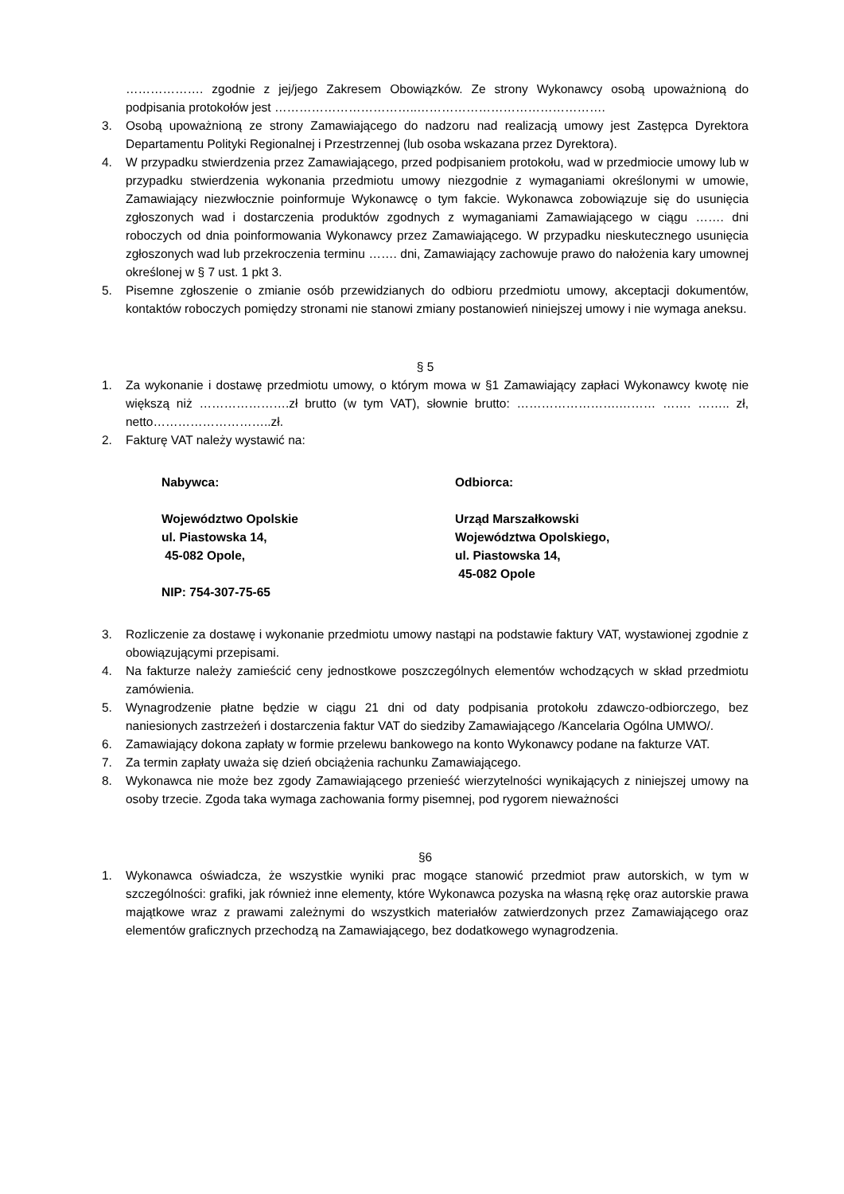………………. zgodnie z jej/jego Zakresem Obowiązków. Ze strony Wykonawcy osobą upoważnioną do podpisania protokołów jest ……………………………..……………………………………….
3. Osobą upoważnioną ze strony Zamawiającego do nadzoru nad realizacją umowy jest Zastępca Dyrektora Departamentu Polityki Regionalnej i Przestrzennej (lub osoba wskazana przez Dyrektora).
4. W przypadku stwierdzenia przez Zamawiającego, przed podpisaniem protokołu, wad w przedmiocie umowy lub w przypadku stwierdzenia wykonania przedmiotu umowy niezgodnie z wymaganiami określonymi w umowie, Zamawiający niezwłocznie poinformuje Wykonawcę o tym fakcie. Wykonawca zobowiązuje się do usunięcia zgłoszonych wad i dostarczenia produktów zgodnych z wymaganiami Zamawiającego w ciągu ……. dni roboczych od dnia poinformowania Wykonawcy przez Zamawiającego. W przypadku nieskutecznego usunięcia zgłoszonych wad lub przekroczenia terminu ……. dni, Zamawiający zachowuje prawo do nałożenia kary umownej określonej w § 7 ust. 1 pkt 3.
5. Pisemne zgłoszenie o zmianie osób przewidzianych do odbioru przedmiotu umowy, akceptacji dokumentów, kontaktów roboczych pomiędzy stronami nie stanowi zmiany postanowień niniejszej umowy i nie wymaga aneksu.
§ 5
1. Za wykonanie i dostawę przedmiotu umowy, o którym mowa w §1 Zamawiający zapłaci Wykonawcy kwotę nie większą niż ………………….zł brutto (w tym VAT), słownie brutto: …………………….……… ……. …….. zł, netto………………………..zł.
2. Fakturę VAT należy wystawić na:
Nabywca:
Województwo Opolskie
ul. Piastowska 14,
45-082 Opole,
NIP: 754-307-75-65
Odbiorca:
Urząd Marszałkowski
Województwa Opolskiego,
ul. Piastowska 14,
45-082 Opole
3. Rozliczenie za dostawę i wykonanie przedmiotu umowy nastąpi na podstawie faktury VAT, wystawionej zgodnie z obowiązującymi przepisami.
4. Na fakturze należy zamieścić ceny jednostkowe poszczególnych elementów wchodzących w skład przedmiotu zamówienia.
5. Wynagrodzenie płatne będzie w ciągu 21 dni od daty podpisania protokołu zdawczo-odbiorczego, bez naniesionych zastrzeżeń i dostarczenia faktur VAT do siedziby Zamawiającego /Kancelaria Ogólna UMWO/.
6. Zamawiający dokona zapłaty w formie przelewu bankowego na konto Wykonawcy podane na fakturze VAT.
7. Za termin zapłaty uważa się dzień obciążenia rachunku Zamawiającego.
8. Wykonawca nie może bez zgody Zamawiającego przenieść wierzytelności wynikających z niniejszej umowy na osoby trzecie. Zgoda taka wymaga zachowania formy pisemnej, pod rygorem nieważności
§6
1. Wykonawca oświadcza, że wszystkie wyniki prac mogące stanowić przedmiot praw autorskich, w tym w szczególności: grafiki, jak również inne elementy, które Wykonawca pozyska na własną rękę oraz autorskie prawa majątkowe wraz z prawami zależnymi do wszystkich materiałów zatwierdzonych przez Zamawiającego oraz elementów graficznych przechodzą na Zamawiającego, bez dodatkowego wynagrodzenia.